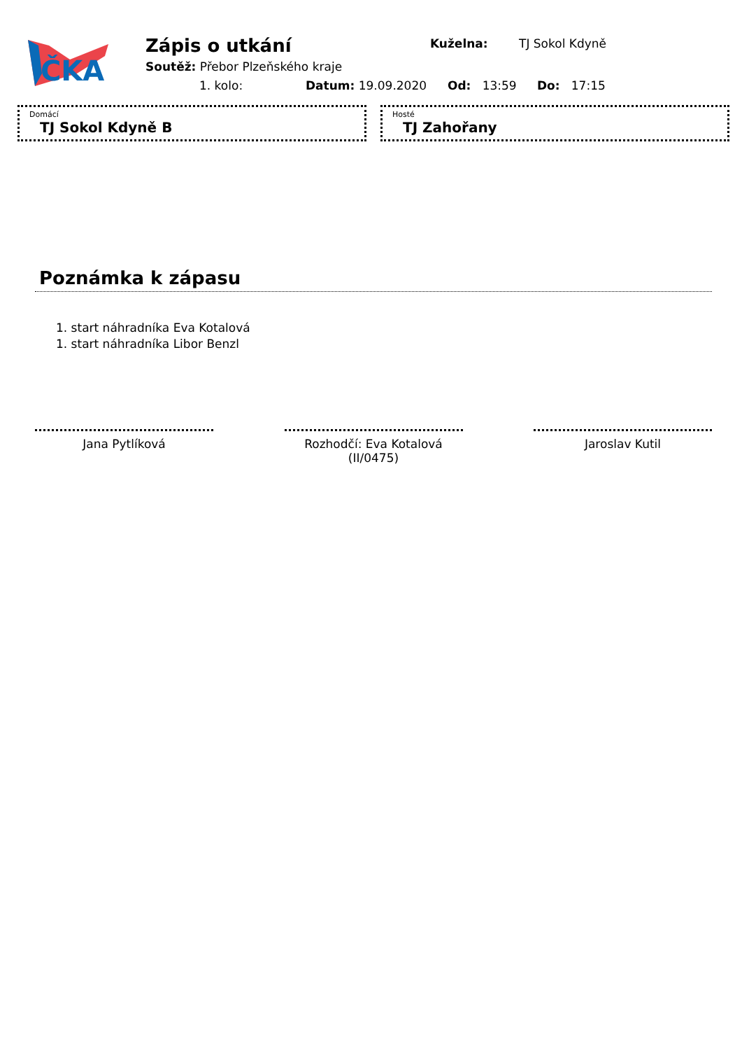ČKA
Zápis o utkání Kuželna: TJ Sokol Kdyně
Soutěž: Přebor Plzeňského kraje
1. kolo: Datum: 19.09.2020 Od: 13:59 Do: 17:15
Domácí
TJ Sokol Kdyně B
Hosté
TJ Zahořany
Poznámka k zápasu
1. start náhradníka Eva Kotalová
1. start náhradníka Libor Benzl
Jana Pytlíková Rozhodčí: Eva Kotalová (II/0475)
Jaroslav Kutil